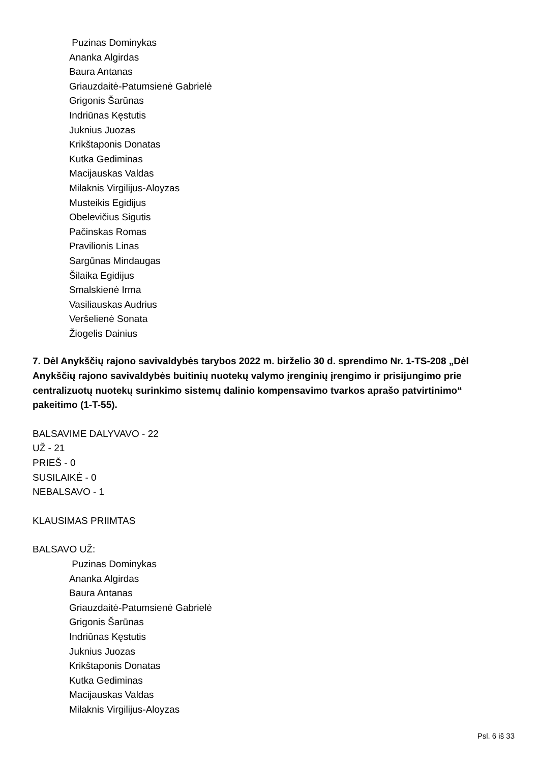Puzinas Dominykas
Ananka Algirdas
Baura Antanas
Griauzdaitė-Patumsienė Gabrielė
Grigonis Šarūnas
Indriūnas Kęstutis
Juknius Juozas
Krikštaponis Donatas
Kutka Gediminas
Macijauskas Valdas
Milaknis Virgilijus-Aloyzas
Musteikis Egidijus
Obelevičius Sigutis
Pačinskas Romas
Pravilionis Linas
Sargūnas Mindaugas
Šilaika Egidijus
Smalskienė Irma
Vasiliauskas Audrius
Veršelienė Sonata
Žiogelis Dainius
7. Dėl Anykščių rajono savivaldybės tarybos 2022 m. birželio 30 d. sprendimo Nr. 1-TS-208 „Dėl Anykščių rajono savivaldybės buitinių nuotekų valymo įrenginių įrengimo ir prisijungimo prie centralizuotų nuotekų surinkimo sistemų dalinio kompensavimo tvarkos aprašo patvirtinimo“ pakeitimo (1-T-55).
BALSAVIME DALYVAVO - 22
UŽ - 21
PRIEŠ - 0
SUSILAIKĖ - 0
NEBALSAVO - 1
KLAUSIMAS PRIIMTAS
BALSAVO UŽ:
Puzinas Dominykas
Ananka Algirdas
Baura Antanas
Griauzdaitė-Patumsienė Gabrielė
Grigonis Šarūnas
Indriūnas Kęstutis
Juknius Juozas
Krikštaponis Donatas
Kutka Gediminas
Macijauskas Valdas
Milaknis Virgilijus-Aloyzas
Psl. 6 iš 33